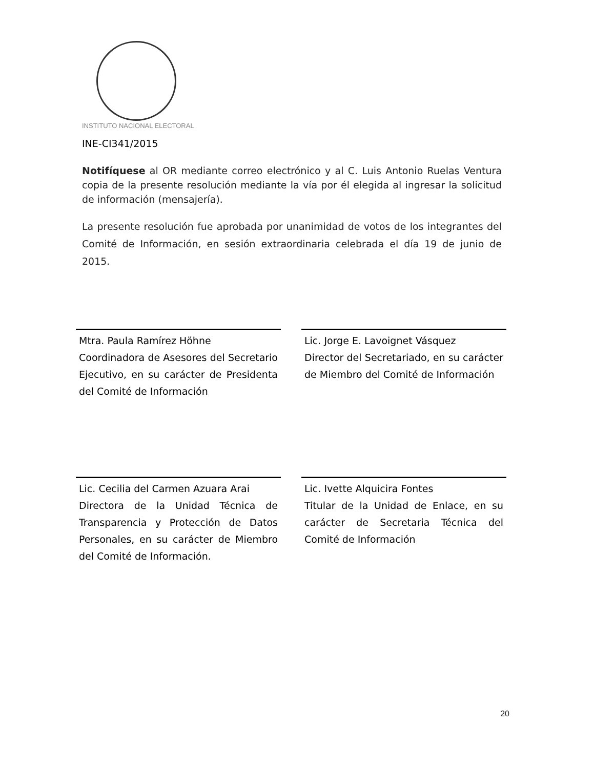INSTITUTO NACIONAL ELECTORAL
INE-CI341/2015
Notifíquese al OR mediante correo electrónico y al C. Luis Antonio Ruelas Ventura copia de la presente resolución mediante la vía por él elegida al ingresar la solicitud de información (mensajería).
La presente resolución fue aprobada por unanimidad de votos de los integrantes del Comité de Información, en sesión extraordinaria celebrada el día 19 de junio de 2015.
Mtra. Paula Ramírez Höhne
Coordinadora de Asesores del Secretario Ejecutivo, en su carácter de Presidenta del Comité de Información
Lic. Jorge E. Lavoignet Vásquez
Director del Secretariado, en su carácter de Miembro del Comité de Información
Lic. Cecilia del Carmen Azuara Arai
Directora de la Unidad Técnica de Transparencia y Protección de Datos Personales, en su carácter de Miembro del Comité de Información.
Lic. Ivette Alquicira Fontes
Titular de la Unidad de Enlace, en su carácter de Secretaria Técnica del Comité de Información
20